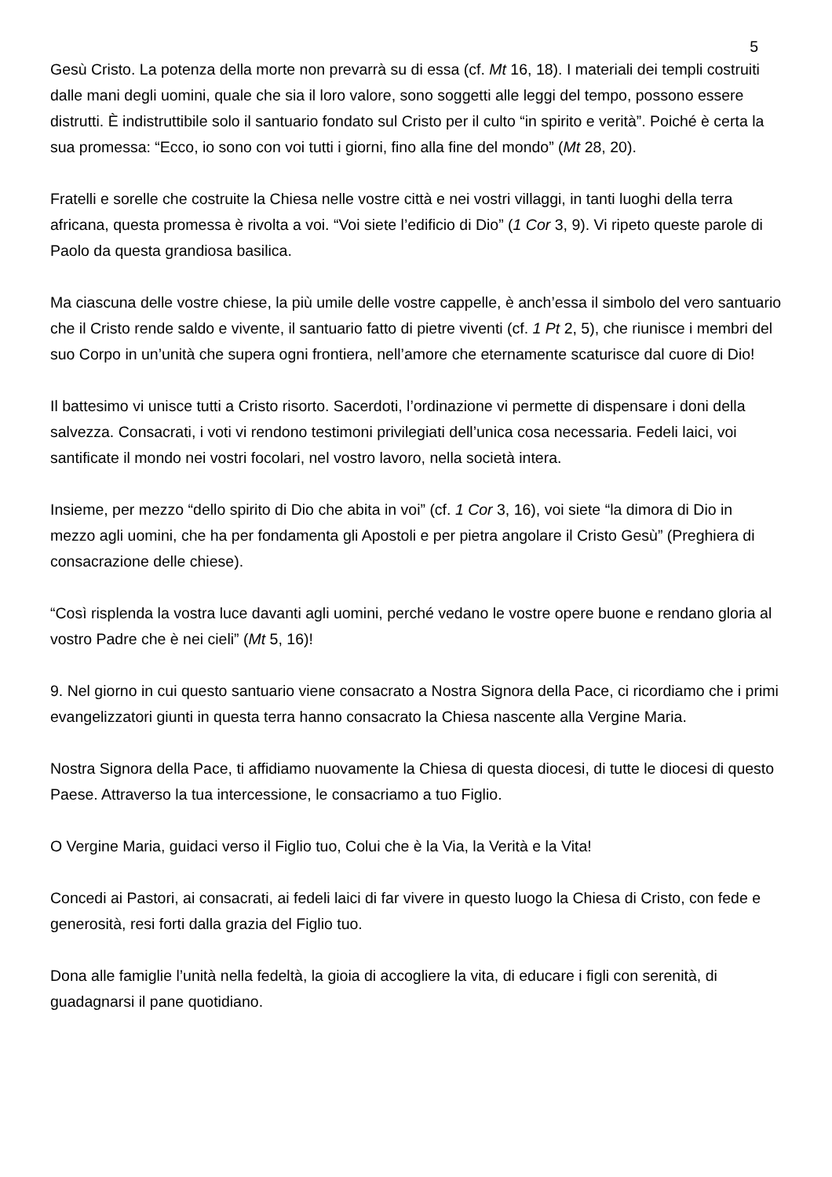5
Gesù Cristo. La potenza della morte non prevarrà su di essa (cf. Mt 16, 18). I materiali dei templi costruiti dalle mani degli uomini, quale che sia il loro valore, sono soggetti alle leggi del tempo, possono essere distrutti. È indistruttibile solo il santuario fondato sul Cristo per il culto “in spirito e verità”. Poiché è certa la sua promessa: “Ecco, io sono con voi tutti i giorni, fino alla fine del mondo” (Mt 28, 20).
Fratelli e sorelle che costruite la Chiesa nelle vostre città e nei vostri villaggi, in tanti luoghi della terra africana, questa promessa è rivolta a voi. “Voi siete l’edificio di Dio” (1 Cor 3, 9). Vi ripeto queste parole di Paolo da questa grandiosa basilica.
Ma ciascuna delle vostre chiese, la più umile delle vostre cappelle, è anch’essa il simbolo del vero santuario che il Cristo rende saldo e vivente, il santuario fatto di pietre viventi (cf. 1 Pt 2, 5), che riunisce i membri del suo Corpo in un’unità che supera ogni frontiera, nell’amore che eternamente scaturisce dal cuore di Dio!
Il battesimo vi unisce tutti a Cristo risorto. Sacerdoti, l’ordinazione vi permette di dispensare i doni della salvezza. Consacrati, i voti vi rendono testimoni privilegiati dell’unica cosa necessaria. Fedeli laici, voi santificate il mondo nei vostri focolari, nel vostro lavoro, nella società intera.
Insieme, per mezzo “dello spirito di Dio che abita in voi” (cf. 1 Cor 3, 16), voi siete “la dimora di Dio in mezzo agli uomini, che ha per fondamenta gli Apostoli e per pietra angolare il Cristo Gesù” (Preghiera di consacrazione delle chiese).
“Così risplenda la vostra luce davanti agli uomini, perché vedano le vostre opere buone e rendano gloria al vostro Padre che è nei cieli” (Mt 5, 16)!
9. Nel giorno in cui questo santuario viene consacrato a Nostra Signora della Pace, ci ricordiamo che i primi evangelizzatori giunti in questa terra hanno consacrato la Chiesa nascente alla Vergine Maria.
Nostra Signora della Pace, ti affidiamo nuovamente la Chiesa di questa diocesi, di tutte le diocesi di questo Paese. Attraverso la tua intercessione, le consacriamo a tuo Figlio.
O Vergine Maria, guidaci verso il Figlio tuo, Colui che è la Via, la Verità e la Vita!
Concedi ai Pastori, ai consacrati, ai fedeli laici di far vivere in questo luogo la Chiesa di Cristo, con fede e generosità, resi forti dalla grazia del Figlio tuo.
Dona alle famiglie l’unità nella fedeltà, la gioia di accogliere la vita, di educare i figli con serenità, di guadagnarsi il pane quotidiano.